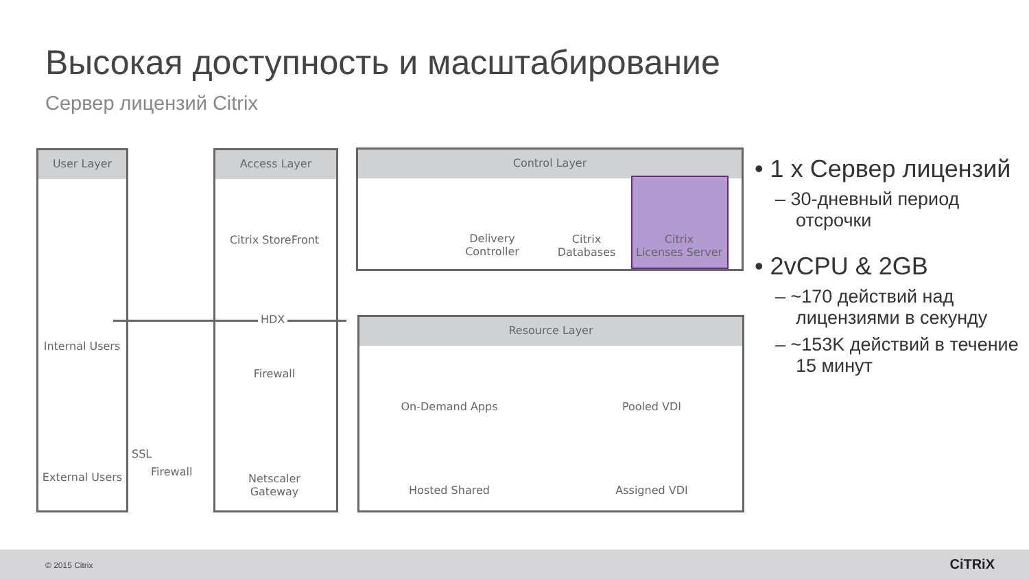Высокая доступность и масштабирование
Сервер лицензий Citrix
User Layer Access Layer Control Layer
Resource Layer
Internal Users
External Users
SSL
Firewall
Citrix StoreFront
HDX
Firewall
Netscaler
Gateway
Delivery
Controller
Citrix
Databases
Citrix
Licenses Server
On-Demand Apps Pooled VDI
Hosted Shared Assigned VDI
• 1 x Сервер лицензий
– 30-дневный период отсрочки
• 2vCPU & 2GB
– ~170 действий над лицензиями в секунду
– ~153K действий в течение 15 минут
© 2015 Citrix CiTRiX